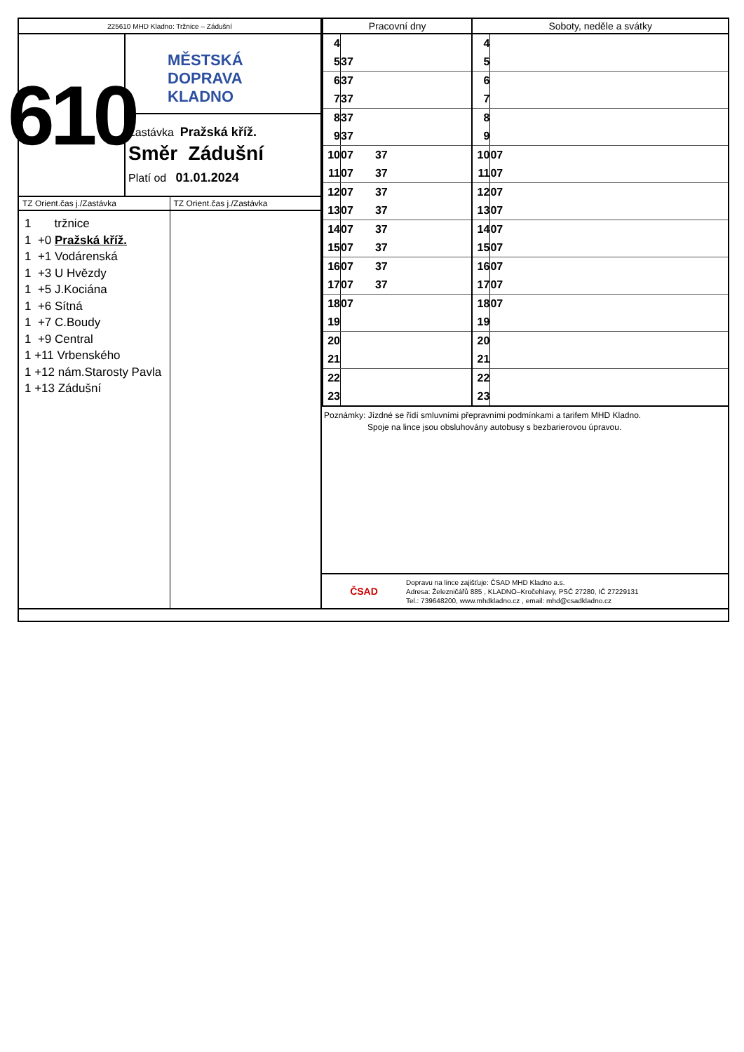225610 MHD Kladno: Tržnice – Zádušní
610
MĚSTSKÁ
DOPRAVA
KLADNO
Zastávka Pražská kříž.
Směr Zádušní
Platí od 01.01.2024
TZ Orient.čas j./Zastávka
1 tržnice
1 +0 Pražská kříž.
1 +1 Vodárenská
1 +3 U Hvězdy
1 +5 J.Kociána
1 +6 Sítná
1 +7 C.Boudy
1 +9 Central
1 +11 Vrbenského
1 +12 nám.Starosty Pavla
1 +13 Zádušní
TZ Orient.čas j./Zastávka
| Pracovní dny | | Soboty, neděle a svátky | |
| --- | --- | --- | --- |
| 4 | | 4 | |
| 5 | 37 | 5 | |
| 6 | 37 | 6 | |
| 7 | 37 | 7 | |
| 8 | 37 | 8 | |
| 9 | 37 | 9 | |
| 10 | 07 37 | 10 | 07 |
| 11 | 07 37 | 11 | 07 |
| 12 | 07 37 | 12 | 07 |
| 13 | 07 37 | 13 | 07 |
| 14 | 07 37 | 14 | 07 |
| 15 | 07 37 | 15 | 07 |
| 16 | 07 37 | 16 | 07 |
| 17 | 07 37 | 17 | 07 |
| 18 | 07 | 18 | 07 |
| 19 | | 19 | |
| 20 | | 20 | |
| 21 | | 21 | |
| 22 | | 22 | |
| 23 | | 23 | |
Poznámky: Jízdné se řídí smluvními přepravními podmínkami a tarifem MHD Kladno.
Spoje na lince jsou obsluhovány autobusy s bezbarierovou úpravou.
ČSAD Dopravu na lince zajišťuje: ČSAD MHD Kladno a.s.
Adresa: Železničářů 885 , KLADNO–Kročehlavy, PSČ 27280, IČ 27229131
Tel.: 739648200, www.mhdkladno.cz , email: mhd@csadkladno.cz